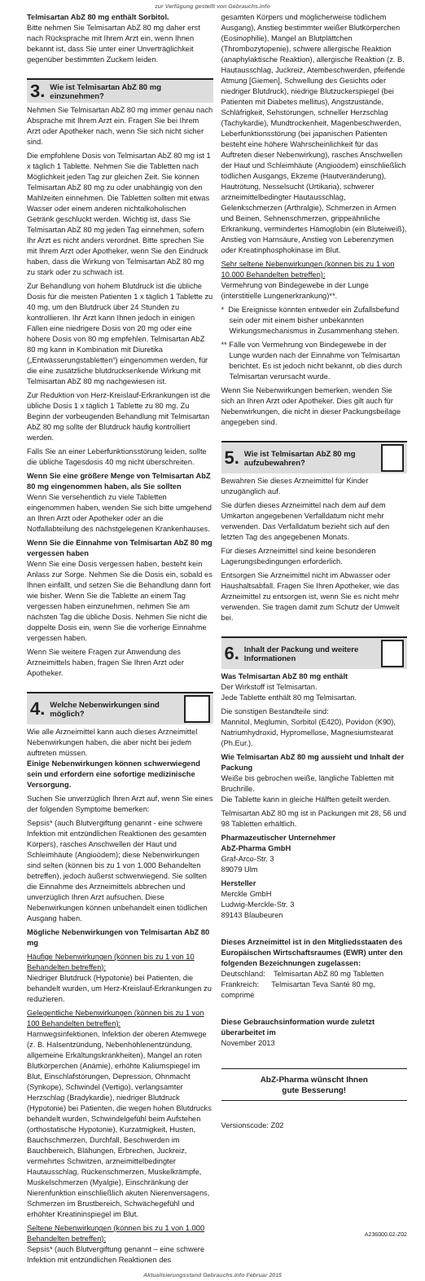zur Verfügung gestellt von Gebrauchs.info
Telmisartan AbZ 80 mg enthält Sorbitol.
Bitte nehmen Sie Telmisartan AbZ 80 mg daher erst nach Rücksprache mit Ihrem Arzt ein, wenn Ihnen bekannt ist, dass Sie unter einer Unverträglichkeit gegenüber bestimmten Zuckern leiden.
3. Wie ist Telmisartan AbZ 80 mg einzunehmen?
Nehmen Sie Telmisartan AbZ 80 mg immer genau nach Absprache mit Ihrem Arzt ein. Fragen Sie bei Ihrem Arzt oder Apotheker nach, wenn Sie sich nicht sicher sind.
Die empfohlene Dosis von Telmisartan AbZ 80 mg ist 1 x täglich 1 Tablette. Nehmen Sie die Tabletten nach Möglichkeit jeden Tag zur gleichen Zeit. Sie können Telmisartan AbZ 80 mg zu oder unabhängig von den Mahlzeiten einnehmen. Die Tabletten sollten mit etwas Wasser oder einem anderen nichtalkoholischen Getränk geschluckt werden. Wichtig ist, dass Sie Telmisartan AbZ 80 mg jeden Tag einnehmen, sofern Ihr Arzt es nicht anders verordnet. Bitte sprechen Sie mit Ihrem Arzt oder Apotheker, wenn Sie den Eindruck haben, dass die Wirkung von Telmisartan AbZ 80 mg zu stark oder zu schwach ist.
Zur Behandlung von hohem Blutdruck ist die übliche Dosis für die meisten Patienten 1 x täglich 1 Tablette zu 40 mg, um den Blutdruck über 24 Stunden zu kontrollieren. Ihr Arzt kann Ihnen jedoch in einigen Fällen eine niedrigere Dosis von 20 mg oder eine höhere Dosis von 80 mg empfehlen. Telmisartan AbZ 80 mg kann in Kombination mit Diuretika („Entwässerungstabletten“) eingenommen werden, für die eine zusätzliche blutdrucksenkende Wirkung mit Telmisartan AbZ 80 mg nachgewiesen ist.
Zur Reduktion von Herz-Kreislauf-Erkrankungen ist die übliche Dosis 1 x täglich 1 Tablette zu 80 mg. Zu Beginn der vorbeugenden Behandlung mit Telmisartan AbZ 80 mg sollte der Blutdruck häufig kontrolliert werden.
Falls Sie an einer Leberfunktionsstörung leiden, sollte die übliche Tagesdosis 40 mg nicht überschreiten.
Wenn Sie eine größere Menge von Telmisartan AbZ 80 mg eingenommen haben, als Sie sollten
Wenn Sie versehentlich zu viele Tabletten eingenommen haben, wenden Sie sich bitte umgehend an Ihren Arzt oder Apotheker oder an die Notfallabteilung des nächstgelegenen Krankenhauses.
Wenn Sie die Einnahme von Telmisartan AbZ 80 mg vergessen haben
Wenn Sie eine Dosis vergessen haben, besteht kein Anlass zur Sorge. Nehmen Sie die Dosis ein, sobald es Ihnen einfällt, und setzen Sie die Behandlung dann fort wie bisher. Wenn Sie die Tablette an einem Tag vergessen haben einzunehmen, nehmen Sie am nächsten Tag die übliche Dosis. Nehmen Sie nicht die doppelte Dosis ein, wenn Sie die vorherige Einnahme vergessen haben.
Wenn Sie weitere Fragen zur Anwendung des Arzneimittels haben, fragen Sie Ihren Arzt oder Apotheker.
4. Welche Nebenwirkungen sind möglich?
Wie alle Arzneimittel kann auch dieses Arzneimittel Nebenwirkungen haben, die aber nicht bei jedem auftreten müssen.
Einige Nebenwirkungen können schwerwiegend sein und erfordern eine sofortige medizinische Versorgung.
Suchen Sie unverzüglich Ihren Arzt auf, wenn Sie eines der folgenden Symptome bemerken:
Sepsis* (auch Blutvergiftung genannt - eine schwere Infektion mit entzündlichen Reaktionen des gesamten Körpers), rasches Anschwellen der Haut und Schleimhäute (Angioödem); diese Nebenwirkungen sind selten (können bis zu 1 von 1.000 Behandelten betreffen), jedoch äußerst schwerwiegend. Sie sollten die Einnahme des Arzneimittels abbrechen und unverzüglich Ihren Arzt aufsuchen. Diese Nebenwirkungen können unbehandelt einen tödlichen Ausgang haben.
Mögliche Nebenwirkungen von Telmisartan AbZ 80 mg
Häufige Nebenwirkungen (können bis zu 1 von 10 Behandelten betreffen):
Niedriger Blutdruck (Hypotonie) bei Patienten, die behandelt wurden, um Herz-Kreislauf-Erkrankungen zu reduzieren.
Gelegentliche Nebenwirkungen (können bis zu 1 von 100 Behandelten betreffen):
Harnwegsinfektionen, Infektion der oberen Atemwege (z. B. Halsentzündung, Nebenhöhlenentzündung, allgemeine Erkältungskrankheiten), Mangel an roten Blutkörperchen (Anämie), erhöhte Kaliumspiegel im Blut, Einschlafstörungen, Depression, Ohnmacht (Synkope), Schwindel (Vertigo), verlangsamter Herzschlag (Bradykardie), niedriger Blutdruck (Hypotonie) bei Patienten, die wegen hohen Blutdrucks behandelt wurden, Schwindelgefühl beim Aufstehen (orthostatische Hypotonie), Kurzatmigkeit, Husten, Bauchschmerzen, Durchfall, Beschwerden im Bauchbereich, Blähungen, Erbrechen, Juckreiz, vermehrtes Schwitzen, arzneimittelbedingter Hautausschlag, Rückenschmerzen, Muskelkrämpfe, Muskelschmerzen (Myalgie), Einschränkung der Nierenfunktion einschließlich akuten Nierenversagens, Schmerzen im Brustbereich, Schwächegefühl und erhöhter Kreatininspiegel im Blut.
Seltene Nebenwirkungen (können bis zu 1 von 1.000 Behandelten betreffen):
Sepsis* (auch Blutvergiftung genannt – eine schwere Infektion mit entzündlichen Reaktionen des
gesamten Körpers und möglicherweise tödlichem Ausgang), Anstieg bestimmter weißer Blutkörperchen (Eosinophilie), Mangel an Blutplättchen (Thrombozytopenie), schwere allergische Reaktion (anaphylaktische Reaktion), allergische Reaktion (z. B. Hautausschlag, Juckreiz, Atembeschwerden, pfeifende Atmung [Giemen], Schwellung des Gesichts oder niedriger Blutdruck), niedrige Blutzuckerspiegel (bei Patienten mit Diabetes mellitus), Angstzustände, Schläfrigkeit, Sehstörungen, schneller Herzschlag (Tachykardie), Mundtrockenheit, Magenbeschwerden, Leberfunktionsstörung (bei japanischen Patienten besteht eine höhere Wahrscheinlichkeit für das Auftreten dieser Nebenwirkung), rasches Anschwellen der Haut und Schleimhäute (Angioödem) einschließlich tödlichen Ausgangs, Ekzeme (Hautveränderung), Hautrötung, Nesselsucht (Urtikaria), schwerer arzneimittelbedingter Hautausschlag, Gelenkschmerzen (Arthralgie), Schmerzen in Armen und Beinen, Sehnenschmerzen, grippeähnliche Erkrankung, vermindertes Hämoglobin (ein Bluteiweiß), Anstieg von Harnsäure, Anstieg von Leberenzymen oder Kreatinphosphokinase im Blut.
Sehr seltene Nebenwirkungen (können bis zu 1 von 10.000 Behandelten betreffen):
Vermehrung von Bindegewebe in der Lunge (interstitielle Lungenerkrankung)**.
* Die Ereignisse könnten entweder ein Zufallsbefund sein oder mit einem bisher unbekannten Wirkungsmechanismus in Zusammenhang stehen.
** Fälle von Vermehrung von Bindegewebe in der Lunge wurden nach der Einnahme von Telmisartan berichtet. Es ist jedoch nicht bekannt, ob dies durch Telmisartan verursacht wurde.
Wenn Sie Nebenwirkungen bemerken, wenden Sie sich an Ihren Arzt oder Apotheker. Dies gilt auch für Nebenwirkungen, die nicht in dieser Packungsbeilage angegeben sind.
5. Wie ist Telmisartan AbZ 80 mg aufzubewahren?
Bewahren Sie dieses Arzneimittel für Kinder unzugänglich auf.
Sie dürfen dieses Arzneimittel nach dem auf dem Umkarton angegebenen Verfalldatum nicht mehr verwenden. Das Verfalldatum bezieht sich auf den letzten Tag des angegebenen Monats.
Für dieses Arzneimittel sind keine besonderen Lagerungsbedingungen erforderlich.
Entsorgen Sie Arzneimittel nicht im Abwasser oder Haushaltsabfall. Fragen Sie Ihren Apotheker, wie das Arzneimittel zu entsorgen ist, wenn Sie es nicht mehr verwenden. Sie tragen damit zum Schutz der Umwelt bei.
6. Inhalt der Packung und weitere Informationen
Was Telmisartan AbZ 80 mg enthält
Der Wirkstoff ist Telmisartan.
Jede Tablette enthält 80 mg Telmisartan.
Die sonstigen Bestandteile sind:
Mannitol, Meglumin, Sorbitol (E420), Povidon (K90), Natriumhydroxid, Hypromellose, Magnesiumstearat (Ph.Eur.).
Wie Telmisartan AbZ 80 mg aussieht und Inhalt der Packung
Weiße bis gebrochen weiße, längliche Tabletten mit Bruchrille.
Die Tablette kann in gleiche Hälften geteilt werden.
Telmisartan AbZ 80 mg ist in Packungen mit 28, 56 und 98 Tabletten erhältlich.
Pharmazeutischer Unternehmer
AbZ-Pharma GmbH
Graf-Arco-Str. 3
89079 Ulm
Hersteller
Merckle GmbH
Ludwig-Merckle-Str. 3
89143 Blaubeuren
Dieses Arzneimittel ist in den Mitgliedsstaaten des Europäischen Wirtschaftsraumes (EWR) unter den folgenden Bezeichnungen zugelassen:
Deutschland: Telmisartan AbZ 80 mg Tabletten
Frankreich: Telmisartan Teva Santé 80 mg, comprimé
Diese Gebrauchsinformation wurde zuletzt überarbeitet im
November 2013
AbZ-Pharma wünscht Ihnen
gute Besserung!
Versionscode: Z02
A236000.02-Z02
Aktualisierungsstand Gebrauchs.info Februar 2015